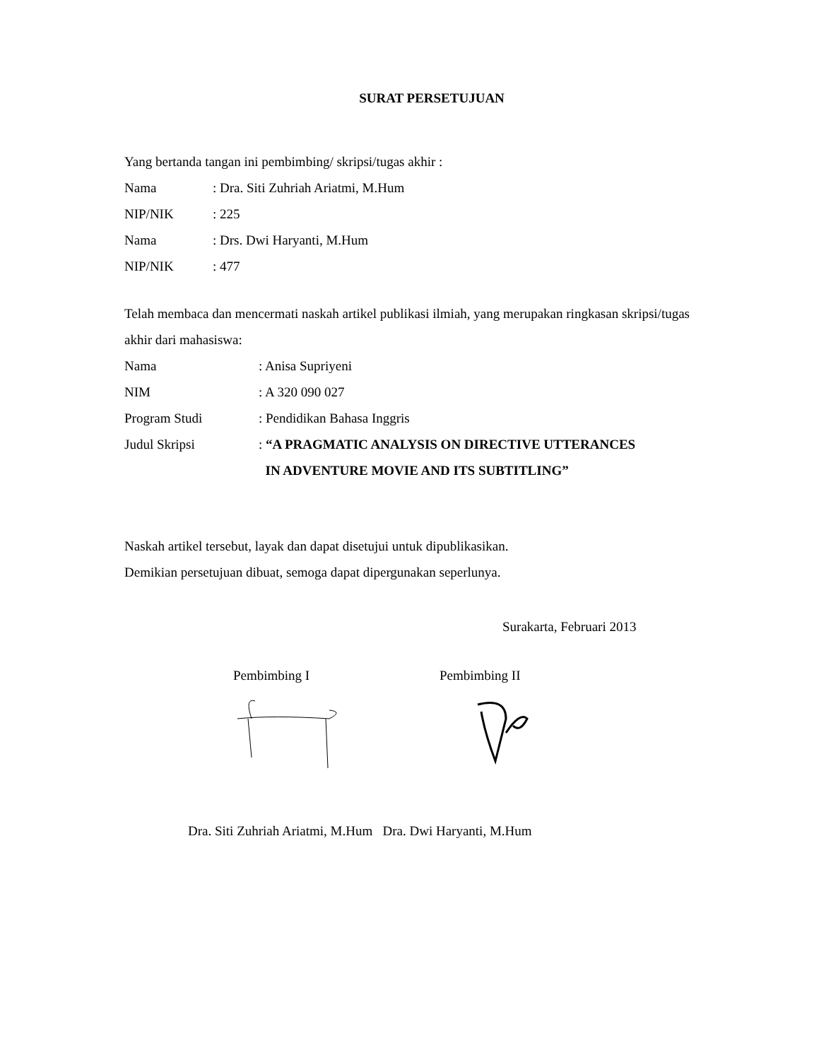SURAT PERSETUJUAN
Yang bertanda tangan ini pembimbing/ skripsi/tugas akhir :
Nama: Dra. Siti Zuhriah Ariatmi, M.Hum
NIP/NIK: 225
Nama: Drs. Dwi Haryanti, M.Hum
NIP/NIK: 477
Telah membaca dan mencermati naskah artikel publikasi ilmiah, yang merupakan ringkasan skripsi/tugas akhir dari mahasiswa:
Nama: Anisa Supriyeni
NIM: A 320 090 027
Program Studi: Pendidikan Bahasa Inggris
Judul Skripsi: “A PRAGMATIC ANALYSIS ON DIRECTIVE UTTERANCES
IN ADVENTURE MOVIE AND ITS SUBTITLING”
Naskah artikel tersebut, layak dan dapat disetujui untuk dipublikasikan.
Demikian persetujuan dibuat, semoga dapat dipergunakan seperlunya.
Surakarta, Februari 2013
Pembimbing I Pembimbing II
Dra. Siti Zuhriah Ariatmi, M.Hum Dra. Dwi Haryanti, M.Hum